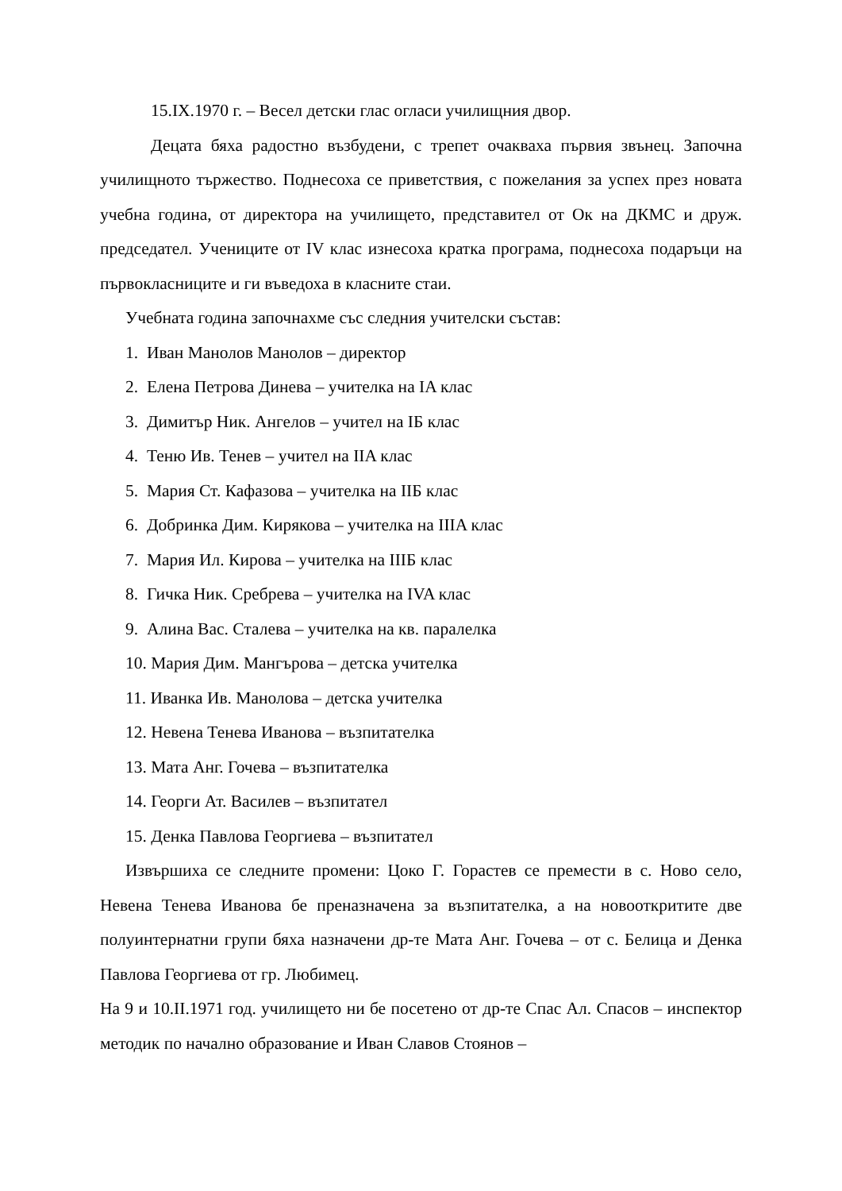15.IX.1970 г. – Весел детски глас огласи училищния двор.
Децата бяха радостно възбудени, с трепет очакваха първия звънец. Започна училищното тържество. Поднесоха се приветствия, с пожелания за успех през новата учебна година, от директора на училището, представител от Ок на ДКМС и друж. председател. Учениците от IV клас изнесоха кратка програма, поднесоха подаръци на първокласниците и ги въведоха в класните стаи.
Учебната година започнахме със следния учителски състав:
1. Иван Манолов Манолов – директор
2. Елена Петрова Динева – учителка на IA клас
3. Димитър Ник. Ангелов – учител на IБ клас
4. Теню Ив. Тенев – учител на IIA клас
5. Мария Ст. Кафазова – учителка на IIБ клас
6. Добринка Дим. Кирякова – учителка на IIIA клас
7. Мария Ил. Кирова – учителка на IIIБ клас
8. Гичка Ник. Сребрева – учителка на IVA клас
9. Алина Вас. Сталева – учителка на кв. паралелка
10. Мария Дим. Мангърова – детска учителка
11. Иванка Ив. Манолова – детска учителка
12. Невена Тенева Иванова – възпитателка
13. Мата Анг. Гочева – възпитателка
14. Георги Ат. Василев – възпитател
15. Денка Павлова Георгиева – възпитател
Извършиха се следните промени: Цоко Г. Горастев се премести в с. Ново село, Невена Тенева Иванова бе преназначена за възпитателка, а на новооткритите две полуинтернатни групи бяха назначени др-те Мата Анг. Гочева – от с. Белица и Денка Павлова Георгиева от гр. Любимец.
На 9 и 10.II.1971 год. училището ни бе посетено от др-те Спас Ал. Спасов – инспектор методик по начално образование и Иван Славов Стоянов –